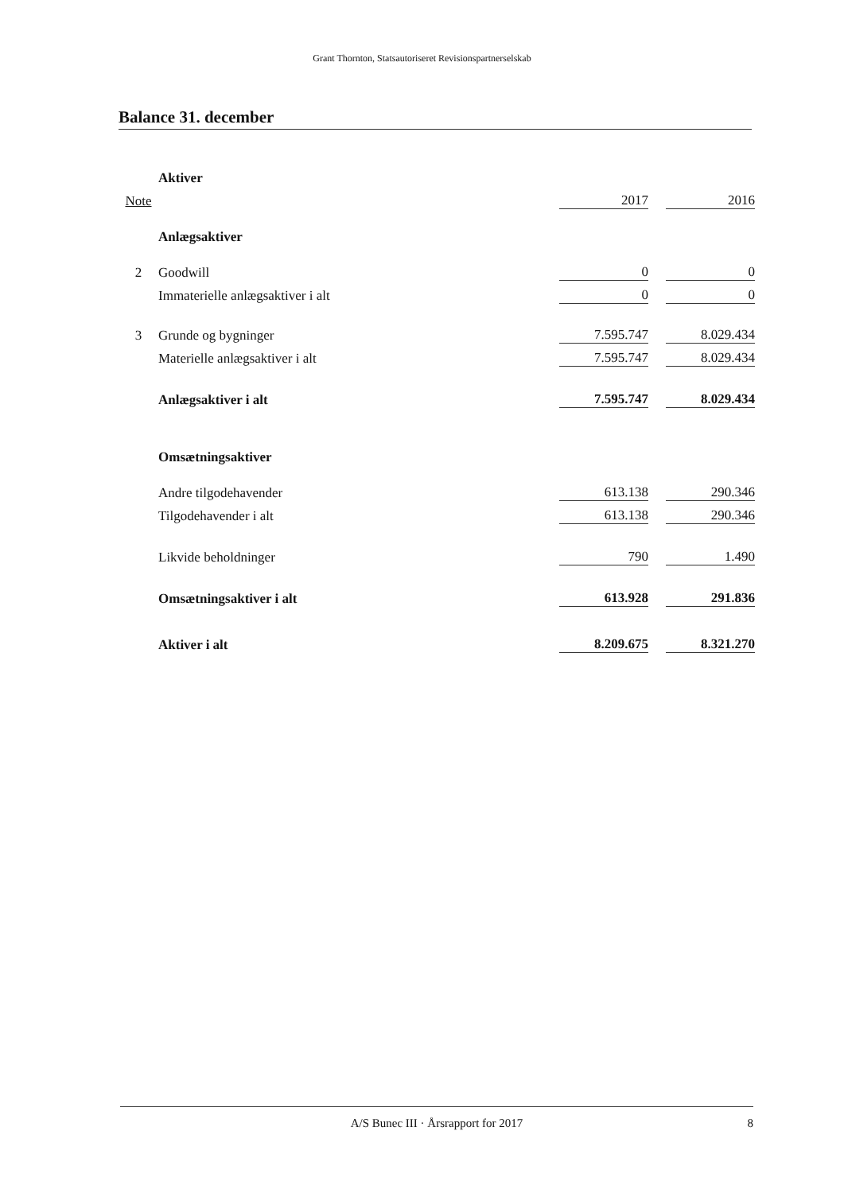Grant Thornton, Statsautoriseret Revisionspartnerselskab
Balance 31. december
| | Aktiver | | | |
| Note | | 2017 | | 2016 |
| | Anlægsaktiver | | | |
| 2 | Goodwill | 0 | | 0 |
| | Immaterielle anlægsaktiver i alt | 0 | | 0 |
| 3 | Grunde og bygninger | 7.595.747 | | 8.029.434 |
| | Materielle anlægsaktiver i alt | 7.595.747 | | 8.029.434 |
| | Anlægsaktiver i alt | 7.595.747 | | 8.029.434 |
| | Omsætningsaktiver | | | |
| | Andre tilgodehavender | 613.138 | | 290.346 |
| | Tilgodehavender i alt | 613.138 | | 290.346 |
| | Likvide beholdninger | 790 | | 1.490 |
| | Omsætningsaktiver i alt | 613.928 | | 291.836 |
| | Aktiver i alt | 8.209.675 | | 8.321.270 |
A/S Bunec III · Årsrapport for 2017 8